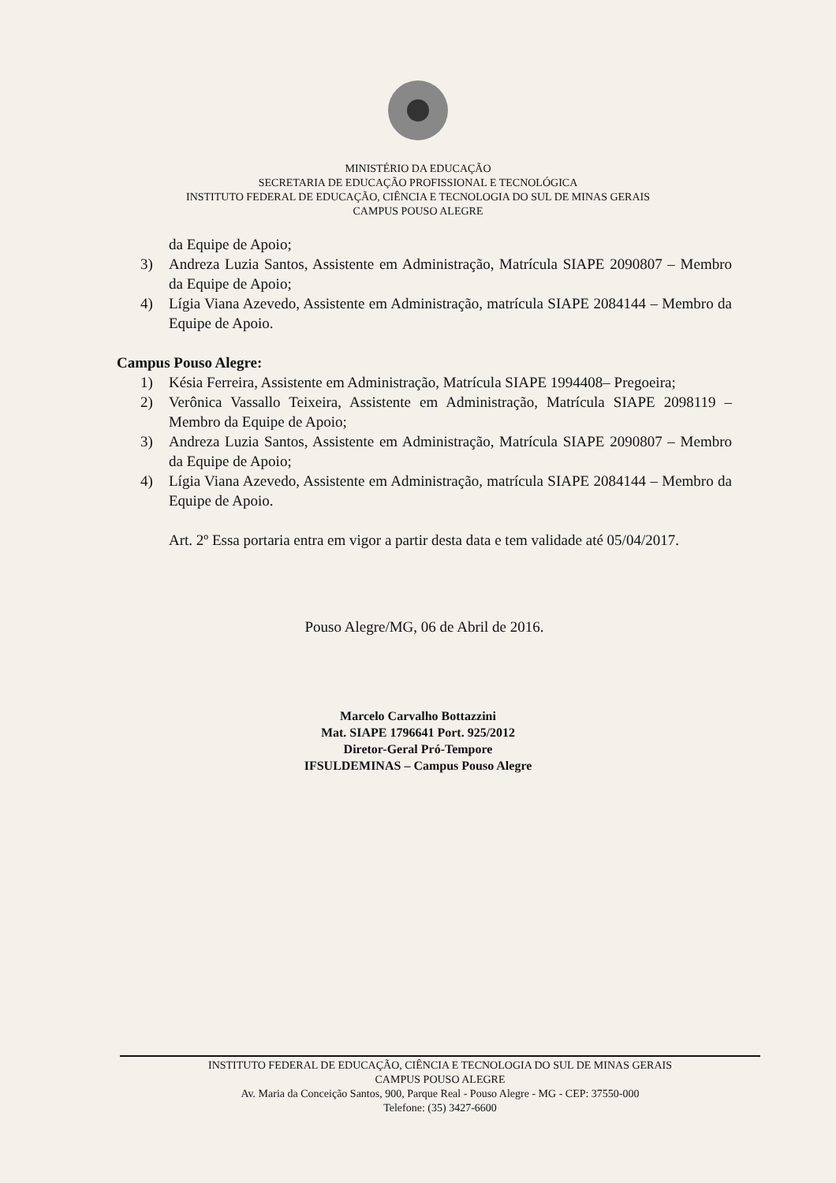MINISTÉRIO DA EDUCAÇÃO
SECRETARIA DE EDUCAÇÃO PROFISSIONAL E TECNOLÓGICA
INSTITUTO FEDERAL DE EDUCAÇÃO, CIÊNCIA E TECNOLOGIA DO SUL DE MINAS GERAIS
CAMPUS POUSO ALEGRE
da Equipe de Apoio;
3) Andreza Luzia Santos, Assistente em Administração, Matrícula SIAPE 2090807 – Membro da Equipe de Apoio;
4) Lígia Viana Azevedo, Assistente em Administração, matrícula SIAPE 2084144 – Membro da Equipe de Apoio.
Campus Pouso Alegre:
1) Késia Ferreira, Assistente em Administração, Matrícula SIAPE 1994408– Pregoeira;
2) Verônica Vassallo Teixeira, Assistente em Administração, Matrícula SIAPE 2098119 – Membro da Equipe de Apoio;
3) Andreza Luzia Santos, Assistente em Administração, Matrícula SIAPE 2090807 – Membro da Equipe de Apoio;
4) Lígia Viana Azevedo, Assistente em Administração, matrícula SIAPE 2084144 – Membro da Equipe de Apoio.
Art. 2º Essa portaria entra em vigor a partir desta data e tem validade até 05/04/2017.
Pouso Alegre/MG, 06 de Abril de 2016.
Marcelo Carvalho Bottazzini
Mat. SIAPE 1796641 Port. 925/2012
Diretor-Geral Pró-Tempore
IFSULDEMINAS – Campus Pouso Alegre
INSTITUTO FEDERAL DE EDUCAÇÃO, CIÊNCIA E TECNOLOGIA DO SUL DE MINAS GERAIS
CAMPUS POUSO ALEGRE
Av. Maria da Conceição Santos, 900, Parque Real - Pouso Alegre - MG - CEP: 37550-000
Telefone: (35) 3427-6600